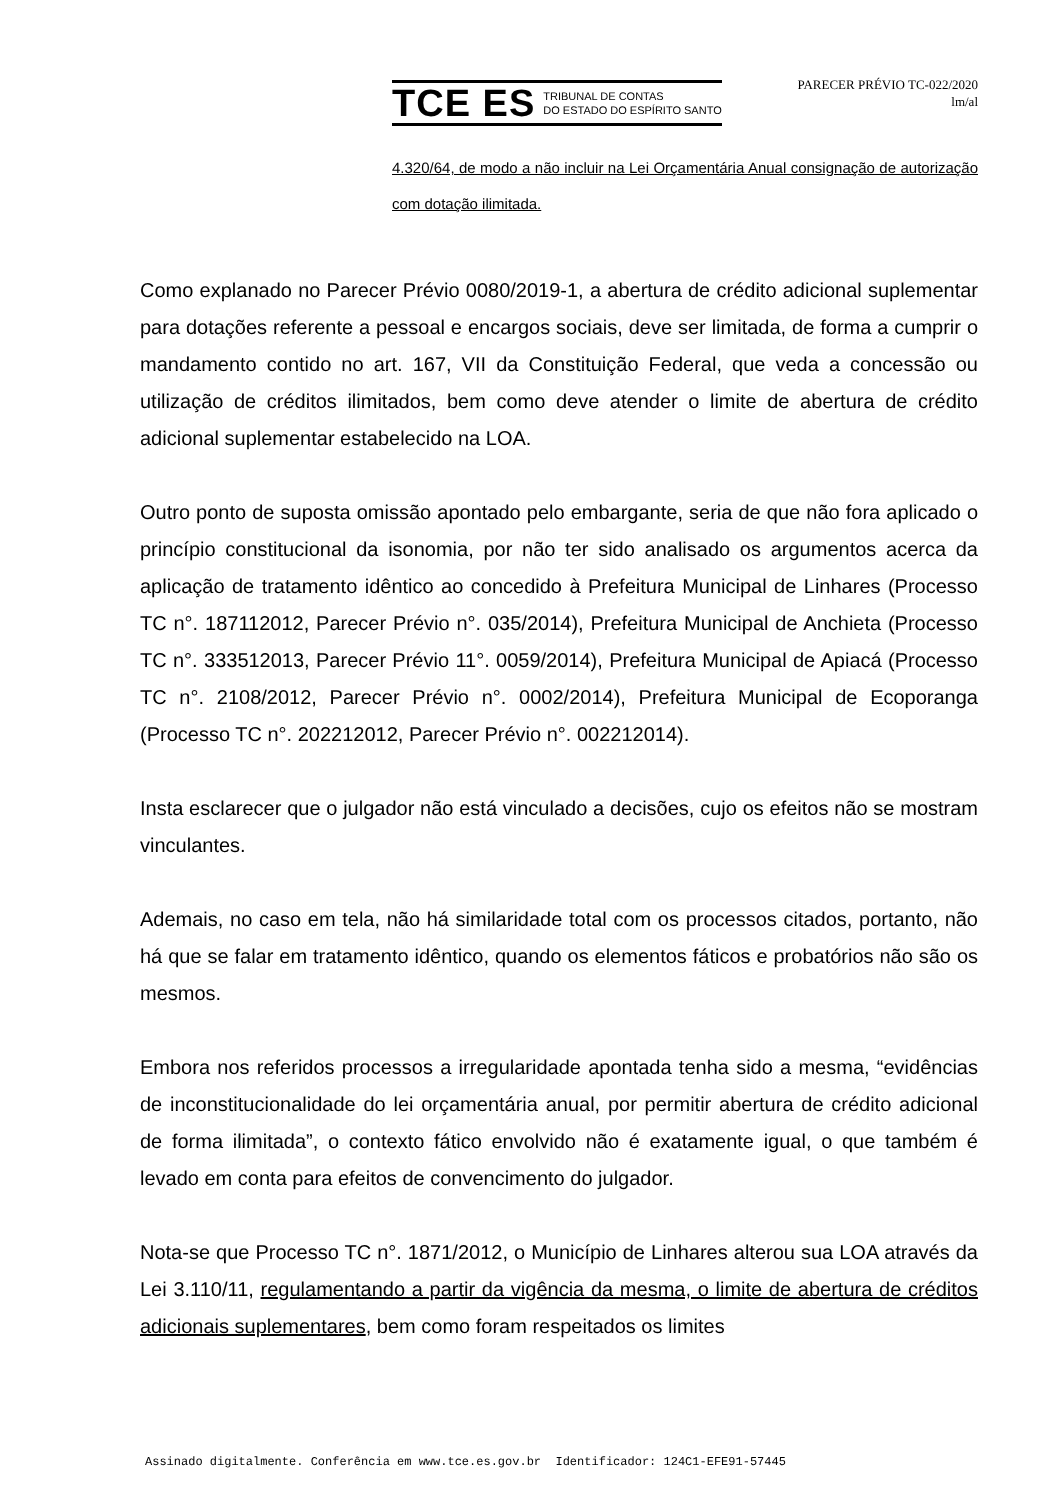TCE ES TRIBUNAL DE CONTAS
DO ESTADO DO ESPÍRITO SANTO
PARECER PRÉVIO TC-022/2020
lm/al
4.320/64, de modo a não incluir na Lei Orçamentária Anual consignação de autorização com dotação ilimitada.
Como explanado no Parecer Prévio 0080/2019-1, a abertura de crédito adicional suplementar para dotações referente a pessoal e encargos sociais, deve ser limitada, de forma a cumprir o mandamento contido no art. 167, VII da Constituição Federal, que veda a concessão ou utilização de créditos ilimitados, bem como deve atender o limite de abertura de crédito adicional suplementar estabelecido na LOA.
Outro ponto de suposta omissão apontado pelo embargante, seria de que não fora aplicado o princípio constitucional da isonomia, por não ter sido analisado os argumentos acerca da aplicação de tratamento idêntico ao concedido à Prefeitura Municipal de Linhares (Processo TC n°. 187112012, Parecer Prévio n°. 035/2014), Prefeitura Municipal de Anchieta (Processo TC n°. 333512013, Parecer Prévio 11°. 0059/2014), Prefeitura Municipal de Apiacá (Processo TC n°. 2108/2012, Parecer Prévio n°. 0002/2014), Prefeitura Municipal de Ecoporanga (Processo TC n°. 202212012, Parecer Prévio n°. 002212014).
Insta esclarecer que o julgador não está vinculado a decisões, cujo os efeitos não se mostram vinculantes.
Ademais, no caso em tela, não há similaridade total com os processos citados, portanto, não há que se falar em tratamento idêntico, quando os elementos fáticos e probatórios não são os mesmos.
Embora nos referidos processos a irregularidade apontada tenha sido a mesma, “evidências de inconstitucionalidade do lei orçamentária anual, por permitir abertura de crédito adicional de forma ilimitada”, o contexto fático envolvido não é exatamente igual, o que também é levado em conta para efeitos de convencimento do julgador.
Nota-se que Processo TC n°. 1871/2012, o Município de Linhares alterou sua LOA através da Lei 3.110/11, regulamentando a partir da vigência da mesma, o limite de abertura de créditos adicionais suplementares, bem como foram respeitados os limites
Assinado digitalmente. Conferência em www.tce.es.gov.br Identificador: 124C1-EFE91-57445